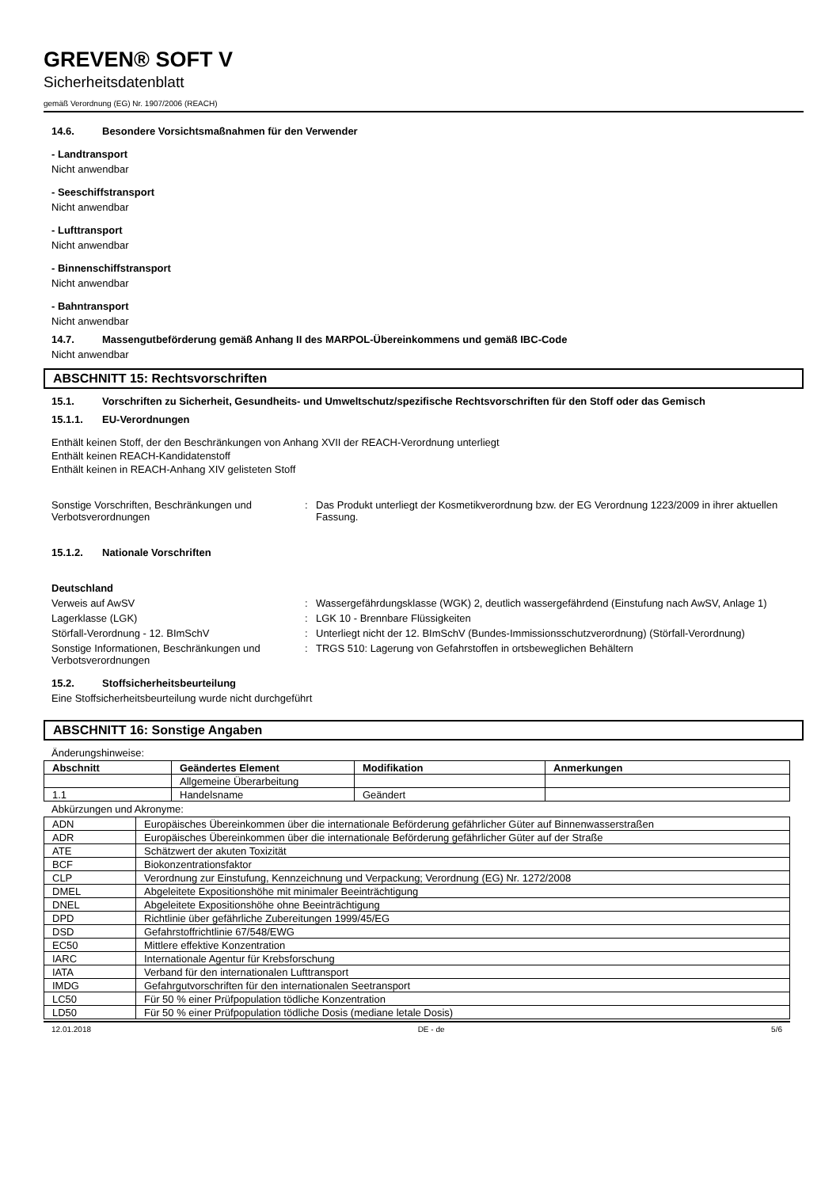GREVEN® SOFT V
Sicherheitsdatenblatt
gemäß Verordnung (EG) Nr. 1907/2006 (REACH)
14.6. Besondere Vorsichtsmaßnahmen für den Verwender
- Landtransport
Nicht anwendbar
- Seeschiffstransport
Nicht anwendbar
- Lufttransport
Nicht anwendbar
- Binnenschiffstransport
Nicht anwendbar
- Bahntransport
Nicht anwendbar
14.7. Massengutbeförderung gemäß Anhang II des MARPOL-Übereinkommens und gemäß IBC-Code
Nicht anwendbar
ABSCHNITT 15: Rechtsvorschriften
15.1. Vorschriften zu Sicherheit, Gesundheits- und Umweltschutz/spezifische Rechtsvorschriften für den Stoff oder das Gemisch
15.1.1. EU-Verordnungen
Enthält keinen Stoff, der den Beschränkungen von Anhang XVII der REACH-Verordnung unterliegt
Enthält keinen REACH-Kandidatenstoff
Enthält keinen in REACH-Anhang XIV gelisteten Stoff
Sonstige Vorschriften, Beschränkungen und Verbotsverordnungen
: Das Produkt unterliegt der Kosmetikverordnung bzw. der EG Verordnung 1223/2009 in ihrer aktuellen Fassung.
15.1.2. Nationale Vorschriften
Deutschland
Verweis auf AwSV : Wassergefährdungsklasse (WGK) 2, deutlich wassergefährdend (Einstufung nach AwSV, Anlage 1)
Lagerklasse (LGK) : LGK 10 - Brennbare Flüssigkeiten
Störfall-Verordnung - 12. BImSchV : Unterliegt nicht der 12. BImSchV (Bundes-Immissionsschutzverordnung) (Störfall-Verordnung)
Sonstige Informationen, Beschränkungen und Verbotsverordnungen
: TRGS 510: Lagerung von Gefahrstoffen in ortsbeweglichen Behältern
15.2. Stoffsicherheitsbeurteilung
Eine Stoffsicherheitsbeurteilung wurde nicht durchgeführt
ABSCHNITT 16: Sonstige Angaben
Änderungshinweise:
| Abschnitt | Geändertes Element | Modifikation | Anmerkungen |
| --- | --- | --- | --- |
| | Allgemeine Überarbeitung | | |
| 1.1 | Handelsname | Geändert | |
Abkürzungen und Akronyme:
| ADN | Europäisches Übereinkommen über die internationale Beförderung gefährlicher Güter auf Binnenwasserstraßen |
| ADR | Europäisches Übereinkommen über die internationale Beförderung gefährlicher Güter auf der Straße |
| ATE | Schätzwert der akuten Toxizität |
| BCF | Biokonzentrationsfaktor |
| CLP | Verordnung zur Einstufung, Kennzeichnung und Verpackung; Verordnung (EG) Nr. 1272/2008 |
| DMEL | Abgeleitete Expositionshöhe mit minimaler Beeinträchtigung |
| DNEL | Abgeleitete Expositionshöhe ohne Beeinträchtigung |
| DPD | Richtlinie über gefährliche Zubereitungen 1999/45/EG |
| DSD | Gefahrstoffrichtlinie 67/548/EWG |
| EC50 | Mittlere effektive Konzentration |
| IARC | Internationale Agentur für Krebsforschung |
| IATA | Verband für den internationalen Lufttransport |
| IMDG | Gefahrgutvorschriften für den internationalen Seetransport |
| LC50 | Für 50 % einer Prüfpopulation tödliche Konzentration |
| LD50 | Für 50 % einer Prüfpopulation tödliche Dosis (mediane letale Dosis) |
12.01.2018 DE - de 5/6